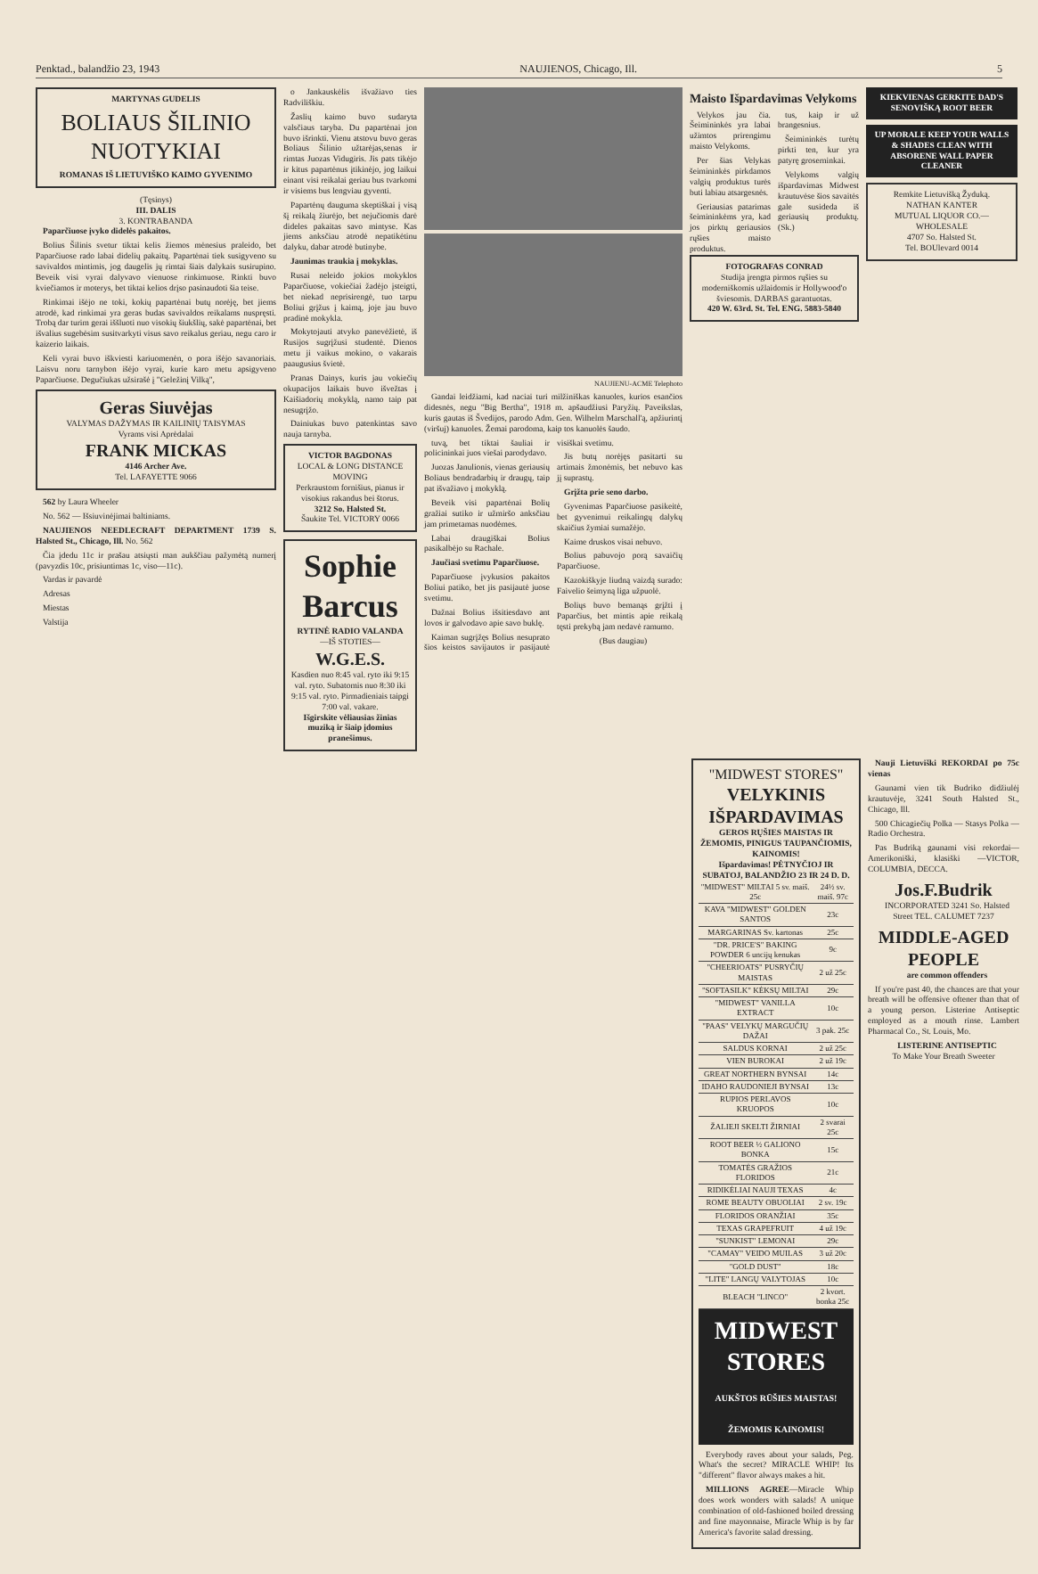Penktad., balandžio 23, 1943 NAUJIENOS, Chicago, Ill. 5
MARTYNAS GUDELIS
BOLIAUS ŠILINIO NUOTYKIAI
ROMANAS IŠ LIETUVIŠKO KAIMO GYVENIMO
(Tęsinys)
III. DALIS
3. KONTRABANDA
Paparčiuose įvyko didelės pakaitos.
Bolius Šilinis svetur tiktai kelis žiemos mėnesius praleido, bet Paparčiuose rado labai didelių pakaitų. Papartėnai tiek susigyveno su savivaldos mintimis, jog daugelis jų rimtai šiais dalykais susirupino. Beveik visi vyrai dalyvavo vienuose rinkimuose. Rinkti buvo kviečiamos ir moterys, bet tiktai kelios drįso pasinaudoti šia teise.
Rinkimai išėjo ne toki, kokių papartėnai butų norėję, bet jiems atrodė, kad rinkimai yra geras budas savivaldos reikalams nuspręsti. Trobą dar turim gerai iššluoti nuo visokių šiukšlių, sakė papartėnai, bet išvalius sugebėsim susitvarkyti visus savo reikalus geriau, negu caro ir kaizerio laikais.
Keli vyrai buvo iškviesti kariuomenėn, o pora išėjo savanoriais. Laisvu noru tarnybon išėjo vyrai, kurie karo metu apsigyveno Paparčiuose. Degučiukas užsirašė į "Geležinį Vilką",
Geras Siuvėjas
VALYMAS DAŽYMAS IR KAILINIŲ TAISYMAS
Vyrams visi Aprėdalai
FRANK MICKAS
4146 Archer Ave.
Tel. LAFAYETTE 9066
562 by Laura Wheeler
No. 562 — Išsiuvinėjimai baltiniams.
NAUJIENOS NEEDLECRAFT DEPARTMENT 1739 S. Halsted St., Chicago, Ill. No. 562
Čia įdedu 11c ir prašau atsiųsti man aukščiau pažymėtą numerį (pavyzdis 10c, prisiuntimas 1c, viso—11c).
Vardas ir pavardė
Adresas
Miestas
Valstija
o Jankauskėlis išvažiavo ties Radviliškiu.
Žaslių kaimo buvo sudaryta valsčiaus taryba. Du papartėnai jon buvo išrinkti. Vienu atstovu buvo geras Boliaus Šilinio užtarėjas,senas ir rimtas Juozas Vidugiris. Jis pats tikėjo ir kitus papartėnus įtikinėjo, jog laikui einant visi reikalai geriau bus tvarkomi ir visiems bus lengviau gyventi.
Papartėnų dauguma skeptiškai į visą šį reikalą žiurėjo, bet nejučiomis darė dideles pakaitas savo mintyse. Kas jiems anksčiau atrodė nepatikėtinu dalyku, dabar atrodė butinybe.
Jaunimas traukia į mokyklas.
Rusai neleido jokios mokyklos Paparčiuose, vokiečiai žadėjo įsteigti, bet niekad neprisirengė, tuo tarpu Boliui grįžus į kaimą, joje jau buvo pradinė mokykla.
Mokytojauti atvyko panevėžietė, iš Rusijos sugrįžusi studentė. Dienos metu ji vaikus mokino, o vakarais paaugusius švietė.
Pranas Dainys, kuris jau vokiečių okupacijos laikais buvo išvežtas į Kaišiadorių mokyklą, namo taip pat nesugrįžo.
Dainiukas buvo patenkintas savo nauja tarnyba.
VICTOR BAGDONAS
LOCAL & LONG DISTANCE MOVING
Perkraustom fornišius, pianus ir visokius rakandus bei štorus.
3212 So. Halsted St.
Šaukite Tel. VICTORY 0066
Sophie Barcus
RYTINĖ RADIO VALANDA
—IŠ STOTIES—
W.G.E.S.
Kasdien nuo 8:45 val. ryto iki 9:15 val. ryto. Subatomis nuo 8:30 iki 9:15 val. ryto. Pirmadieniais taipgi 7:00 val. vakare.
Išgirskite vėliausias žinias muziką ir šiaip įdomius pranešimus.
NAUJIENU-ACME Telephoto
Gandai leidžiami, kad naciai turi milžiniškas kanuoles, kurios esančios didesnės, negu "Big Bertha", 1918 m. apšaudžiusi Paryžių. Paveikslas, kuris gautas iš Švedijos, parodo Adm. Gen. Wilhelm Marschall'ą, apžiurintį (viršuj) kanuoles. Žemai parodoma, kaip tos kanuolės šaudo.
tuvą, bet tiktai šauliai ir policininkai juos viešai parodydavo.
Juozas Janulionis, vienas geriausių Boliaus bendradarbių ir draugų, taip pat išvažiavo į mokyklą.
Beveik visi papartėnai Bolių gražiai sutiko ir užmiršo anksčiau jam primetamas nuodėmes.
Labai draugiškai Bolius pasikalbėjo su Rachale.
Jaučiasi svetimu Paparčiuose.
Paparčiuose įvykusios pakaitos Boliui patiko, bet jis pasijautė juose svetimu.
Dažnai Bolius išsitiesdavo ant lovos ir galvodavo apie savo buklę.
Kaiman sugrįžęs Bolius nesuprato šios keistos savijautos ir pasijautė visiškai svetimu.
Jis butų norėjęs pasitarti su artimais žmonėmis, bet nebuvo kas jį suprastų.
Grįžta prie seno darbo.
Gyvenimas Paparčiuose pasikeitė, bet gyvenimui reikalingų dalykų skaičius žymiai sumažėjo.
Kaime druskos visai nebuvo.
Bolius pabuvojo porą savaičių Paparčiuose.
Kazokiškyje liudną vaizdą surado: Faivelio šeimyną liga užpuolė.
Boliųs buvo bemanąs grįžti į Paparčius, bet mintis apie reikalą tęsti prekybą jam nedavė ramumo.
(Bus daugiau)
Maisto Išpardavimas Velykoms
Velykos jau čia. Šeimininkės yra labai užimtos prirengimu maisto Velykoms.
Per šias Velykas šeimininkės pirkdamos valgių produktus turės buti labiau atsargesnės.
Geriausias patarimas šeimininkėms yra, kad jos pirktų geriausios rųšies maisto produktus.
tus, kaip ir už brangesnius.
Šeimininkės turėtų pirkti ten, kur yra patyrę groserninkai.
Velykoms valgių išpardavimas Midwest krautuvėse šios savaitės gale susideda iš geriausių produktų. (Sk.)
FOTOGRAFAS CONRAD
Studija įrengta pirmos rųšies su moderniškomis užlaidomis ir Hollywood'o šviesomis. DARBAS garantuotas.
420 W. 63rd. St. Tel. ENG. 5883-5840
KIEKVIENAS GERKITE DAD'S SENOVIŠKĄ ROOT BEER
UP MORALE KEEP YOUR WALLS & SHADES CLEAN WITH ABSORENE WALL PAPER CLEANER
Remkite Lietuvišką Žyduką.
NATHAN KANTER
MUTUAL LIQUOR CO.—WHOLESALE
4707 So. Halsted St.
Tel. BOUlevard 0014
"MIDWEST STORES"
VELYKINIS IŠPARDAVIMAS
GEROS RŲŠIES MAISTAS IR ŽEMOMIS, PINIGUS TAUPANČIOMIS, KAINOMIS!
Išpardavimas! PĖTNYČIOJ IR SUBATOJ, BALANDŽIO 23 IR 24 D. D.
| "MIDWEST" MILTAI 5 sv. maiš. 25c | 24½ sv. maiš. 97c |
| KAVA "MIDWEST" GOLDEN SANTOS | 23c |
| MARGARINAS Sv. kartonas | 25c |
| "DR. PRICE'S" BAKING POWDER 6 uncijų kenukas | 9c |
| "CHEERIOATS" PUSRYČIŲ MAISTAS | 2 už 25c |
| "SOFTASILK" KĖKSŲ MILTAI | 29c |
| "MIDWEST" VANILLA EXTRACT | 10c |
| "PAAS" VELYKŲ MARGUČIŲ DAŽAI | 3 pak. 25c |
| SALDUS KORNAI | 2 už 25c |
| VIEN BUROKAI | 2 už 19c |
| GREAT NORTHERN BYNSAI | 14c |
| IDAHO RAUDONIEJI BYNSAI | 13c |
| RUPIOS PERLAVOS KRUOPOS | 10c |
| ŽALIEJI SKELTI ŽIRNIAI | 2 svarai 25c |
| ROOT BEER ½ GALIONO BONKA | 15c |
| TOMATĖS GRAŽIOS FLORIDOS | 21c |
| RIDIKĖLIAI NAUJI TEXAS | 4c |
| ROME BEAUTY OBUOLIAI | 2 sv. 19c |
| FLORIDOS ORANŽIAI | 35c |
| TEXAS GRAPEFRUIT | 4 už 19c |
| "SUNKIST" LEMONAI | 29c |
| "CAMAY" VEIDO MUILAS | 3 už 20c |
| "GOLD DUST" | 18c |
| "LITE" LANGŲ VALYTOJAS | 10c |
| BLEACH "LINCO" | 2 kvort. bonka 25c |
MIDWEST STORES
AUKŠTOS RŪŠIES MAISTAS! ŽEMOMIS KAINOMIS!
Everybody raves about your salads, Peg. What's the secret? MIRACLE WHIP! Its "different" flavor always makes a hit.
MILLIONS AGREE—Miracle Whip does work wonders with salads! A unique combination of old-fashioned boiled dressing and fine mayonnaise, Miracle Whip is by far America's favorite salad dressing.
Nauji Lietuviški REKORDAI po 75c vienas
Gaunami vien tik Budriko didžiulėj krautuvėje, 3241 South Halsted St., Chicago, Ill.
500 Chicagiečių Polka — Stasys Polka — Radio Orchestra.
Pas Budriką gaunami visi rekordai—Amerikoniški, klasiški —VICTOR, COLUMBIA, DECCA.
Jos.F.Budrik
INCORPORATED 3241 So. Halsted Street TEL. CALUMET 7237
MIDDLE-AGED PEOPLE
are common offenders
If you're past 40, the chances are that your breath will be offensive oftener than that of a young person. Listerine Antiseptic employed as a mouth rinse. Lambert Pharmacal Co., St. Louis, Mo.
LISTERINE ANTISEPTIC
To Make Your Breath Sweeter